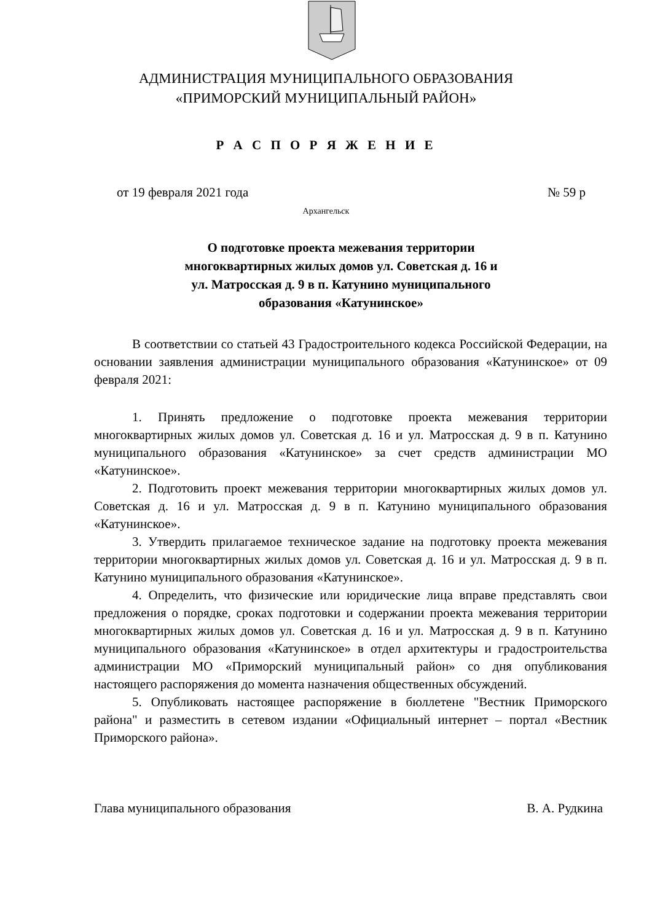АДМИНИСТРАЦИЯ МУНИЦИПАЛЬНОГО ОБРАЗОВАНИЯ
«ПРИМОРСКИЙ МУНИЦИПАЛЬНЫЙ РАЙОН»
Р А С П О Р Я Ж Е Н И Е
от 19 февраля 2021 года № 59 р
Архангельск
О подготовке проекта межевания территории многоквартирных жилых домов ул. Советская д. 16 и ул. Матросская д. 9 в п. Катунино муниципального образования «Катунинское»
В соответствии со статьей 43 Градостроительного кодекса Российской Федерации, на основании заявления администрации муниципального образования «Катунинское» от 09 февраля 2021:
1. Принять предложение о подготовке проекта межевания территории многоквартирных жилых домов ул. Советская д. 16 и ул. Матросская д. 9 в п. Катунино муниципального образования «Катунинское» за счет средств администрации МО «Катунинское».
2. Подготовить проект межевания территории многоквартирных жилых домов ул. Советская д. 16 и ул. Матросская д. 9 в п. Катунино муниципального образования «Катунинское».
3. Утвердить прилагаемое техническое задание на подготовку проекта межевания территории многоквартирных жилых домов ул. Советская д. 16 и ул. Матросская д. 9 в п. Катунино муниципального образования «Катунинское».
4. Определить, что физические или юридические лица вправе представлять свои предложения о порядке, сроках подготовки и содержании проекта межевания территории многоквартирных жилых домов ул. Советская д. 16 и ул. Матросская д. 9 в п. Катунино муниципального образования «Катунинское» в отдел архитектуры и градостроительства администрации МО «Приморский муниципальный район» со дня опубликования настоящего распоряжения до момента назначения общественных обсуждений.
5. Опубликовать настоящее распоряжение в бюллетене "Вестник Приморского района" и разместить в сетевом издании «Официальный интернет – портал «Вестник Приморского района».
Глава муниципального образования В. А. Рудкина